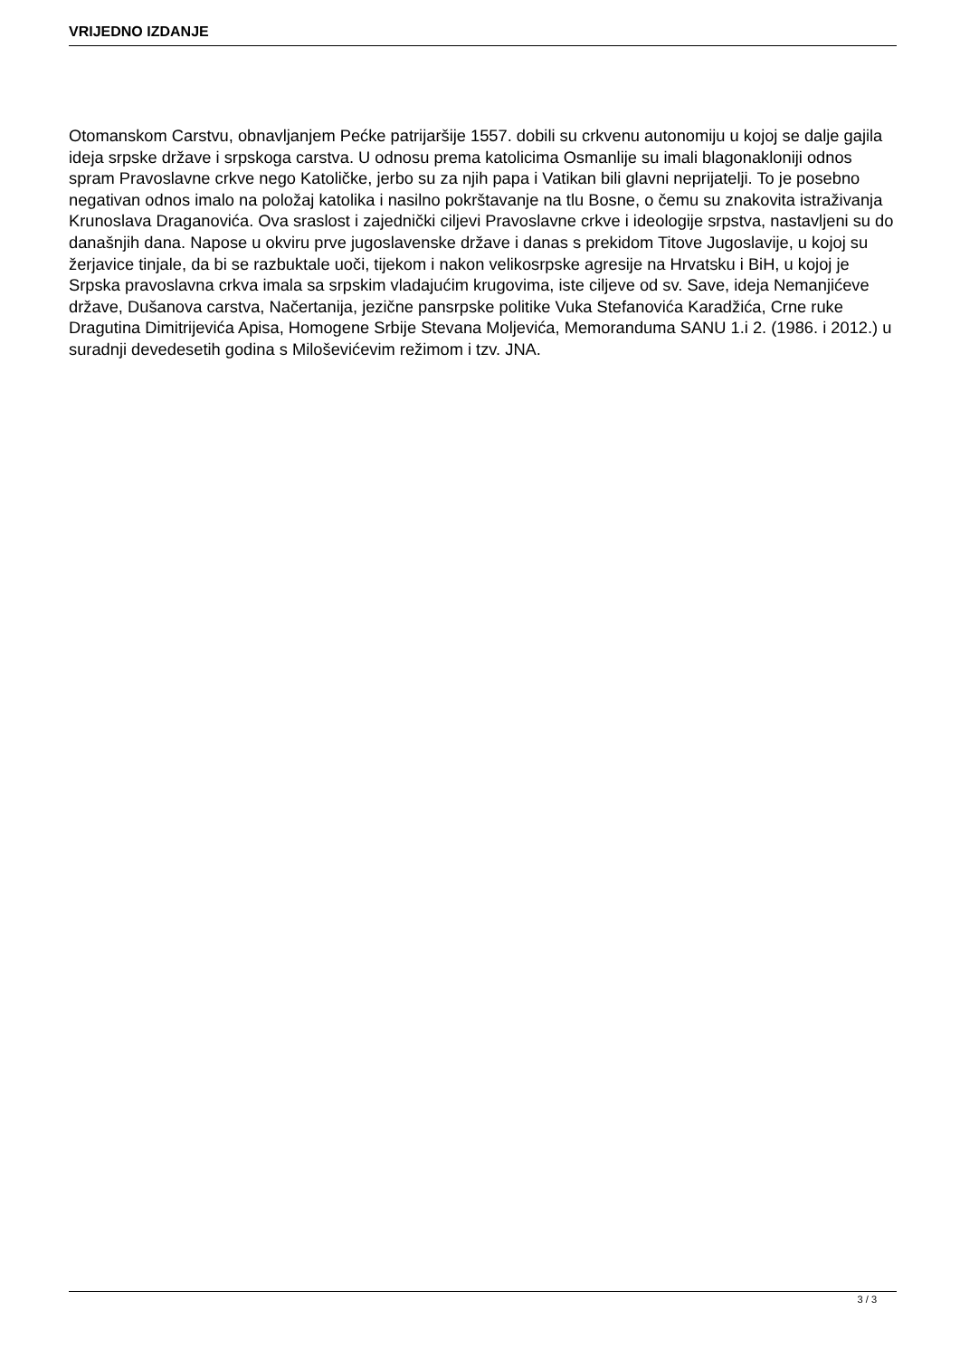VRIJEDNO IZDANJE
Otomanskom Carstvu, obnavljanjem Pećke patrijaršije 1557. dobili su crkvenu autonomiju u kojoj se dalje gajila ideja srpske države i srpskoga carstva. U odnosu prema katolicima Osmanlije su imali blagonakloniji odnos spram Pravoslavne crkve nego Katoličke, jerbo su za njih papa i Vatikan bili glavni neprijatelji. To je posebno negativan odnos imalo na položaj katolika i nasilno pokrštavanje na tlu Bosne, o čemu su znakovita istraživanja Krunoslava Draganovića. Ova sraslost i zajednički ciljevi Pravoslavne crkve i ideologije srpstva, nastavljeni su do današnjih dana. Napose u okviru prve jugoslavenske države i danas s prekidom Titove Jugoslavije, u kojoj su žerjavice tinjale, da bi se razbuktale uoči, tijekom i nakon velikosrpske agresije na Hrvatsku i BiH, u kojoj je Srpska pravoslavna crkva imala sa srpskim vladajućim krugovima, iste ciljeve od sv. Save, ideja Nemanjićeve države, Dušanova carstva, Načertanija, jezične pansrpske politike Vuka Stefanovića Karadžića, Crne ruke Dragutina Dimitrijevića Apisa, Homogene Srbije Stevana Moljevića, Memoranduma SANU 1.i 2. (1986. i 2012.) u suradnji devedesetih godina s Miloševićevim režimom i tzv. JNA.
3 / 3